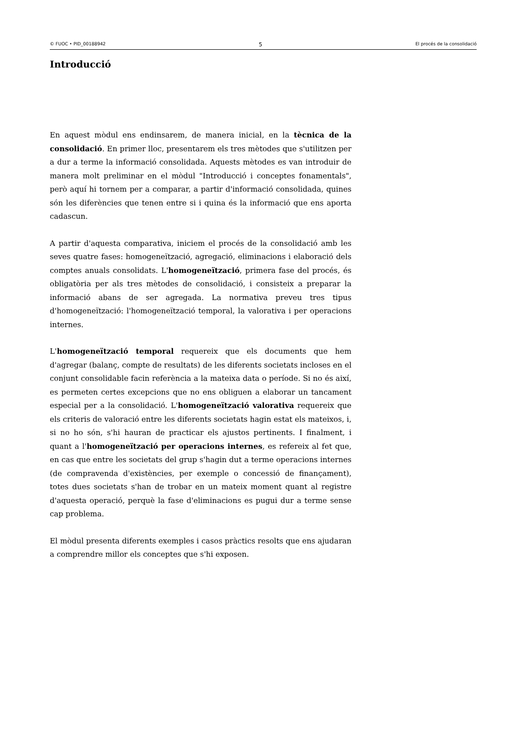© FUOC • PID_00188942 5 El procés de la consolidació
Introducció
En aquest mòdul ens endinsarem, de manera inicial, en la tècnica de la consolidació. En primer lloc, presentarem els tres mètodes que s'utilitzen per a dur a terme la informació consolidada. Aquests mètodes es van introduir de manera molt preliminar en el mòdul "Introducció i conceptes fonamentals", però aquí hi tornem per a comparar, a partir d'informació consolidada, quines són les diferències que tenen entre si i quina és la informació que ens aporta cadascun.
A partir d'aquesta comparativa, iniciem el procés de la consolidació amb les seves quatre fases: homogeneïtzació, agregació, eliminacions i elaboració dels comptes anuals consolidats. L'homogeneïtzació, primera fase del procés, és obligatòria per als tres mètodes de consolidació, i consisteix a preparar la informació abans de ser agregada. La normativa preveu tres tipus d'homogeneïtzació: l'homogeneïtzació temporal, la valorativa i per operacions internes.
L'homogeneïtzació temporal requereix que els documents que hem d'agregar (balanç, compte de resultats) de les diferents societats incloses en el conjunt consolidable facin referència a la mateixa data o període. Si no és així, es permeten certes excepcions que no ens obliguen a elaborar un tancament especial per a la consolidació. L'homogeneïtzació valorativa requereix que els criteris de valoració entre les diferents societats hagin estat els mateixos, i, si no ho són, s'hi hauran de practicar els ajustos pertinents. I finalment, i quant a l'homogeneïtzació per operacions internes, es refereix al fet que, en cas que entre les societats del grup s'hagin dut a terme operacions internes (de compravenda d'existències, per exemple o concessió de finançament), totes dues societats s'han de trobar en un mateix moment quant al registre d'aquesta operació, perquè la fase d'eliminacions es pugui dur a terme sense cap problema.
El mòdul presenta diferents exemples i casos pràctics resolts que ens ajudaran a comprendre millor els conceptes que s'hi exposen.